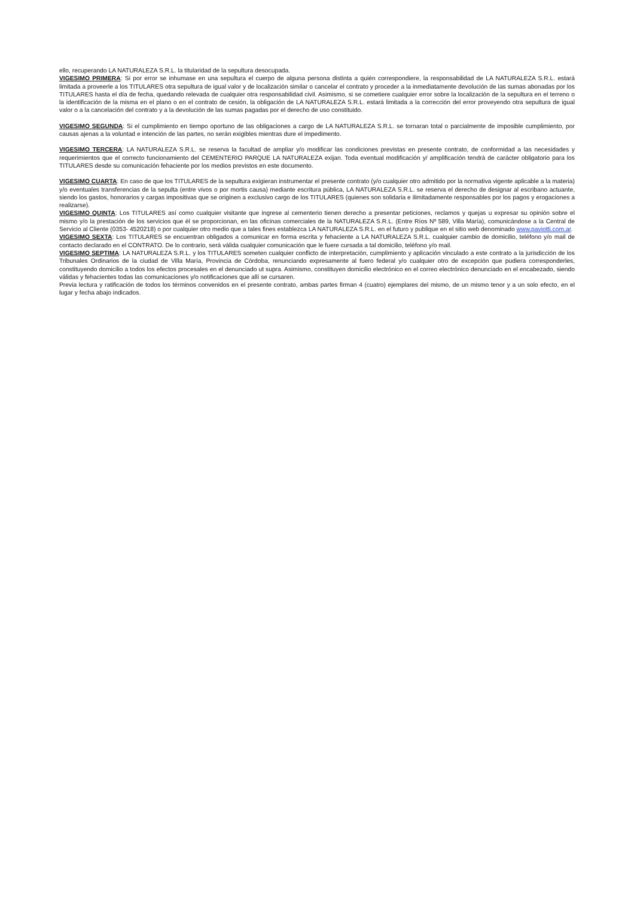ello, recuperando LA NATURALEZA S.R.L. la titularidad de la sepultura desocupada.
VIGESIMO PRIMERA: Si por error se inhumase en una sepultura el cuerpo de alguna persona distinta a quién correspondiere, la responsabilidad de LA NATURALEZA S.R.L. estará limitada a proveerle a los TITULARES otra sepultura de igual valor y de localización similar o cancelar el contrato y proceder a la inmediatamente devolución de las sumas abonadas por los TITULARES hasta el día de fecha, quedando relevada de cualquier otra responsabilidad civil. Asimismo, si se cometiere cualquier error sobre la localización de la sepultura en el terreno o la identificación de la misma en el plano o en el contrato de cesión, la obligación de LA NATURALEZA S.R.L. estará limitada a la corrección del error proveyendo otra sepultura de igual valor o a la cancelación del contrato y a la devolución de las sumas pagadas por el derecho de uso constituido.
VIGESIMO SEGUNDA: Si el cumplimiento en tiempo oportuno de las obligaciones a cargo de LA NATURALEZA S.R.L. se tornaran total o parcialmente de imposible cumplimiento, por causas ajenas a la voluntad e intención de las partes, no serán exigibles mientras dure el impedimento.
VIGESIMO TERCERA: LA NATURALEZA S.R.L. se reserva la facultad de ampliar y/o modificar las condiciones previstas en presente contrato, de conformidad a las necesidades y requerimientos que el correcto funcionamiento del CEMENTERIO PARQUE LA NATURALEZA exijan. Toda eventual modificación y/ amplificación tendrá de carácter obligatorio para los TITULARES desde su comunicación fehaciente por los medios previstos en este documento.
VIGESIMO CUARTA: En caso de que los TITULARES de la sepultura exigieran instrumentar el presente contrato (y/o cualquier otro admitido por la normativa vigente aplicable a la materia) y/o eventuales transferencias de la sepulta (entre vivos o por mortis causa) mediante escritura pública, LA NATURALEZA S.R.L. se reserva el derecho de designar al escribano actuante, siendo los gastos, honorarios y cargas impositivas que se originen a exclusivo cargo de los TITULARES (quienes son solidaria e ilimitadamente responsables por los pagos y erogaciones a realizarse).
VIGESIMO QUINTA: Los TITULARES así como cualquier visitante que ingrese al cementerio tienen derecho a presentar peticiones, reclamos y quejas u expresar su opinión sobre el mismo y/o la prestación de los servicios que él se proporcionan, en las oficinas comerciales de la NATURALEZA S.R.L. (Entre Ríos Nº 589, Villa María), comunicándose a la Central de Servicio al Cliente (0353- 4520218) o por cualquier otro medio que a tales fines establezca LA NATURALEZA S.R.L. en el futuro y publique en el sitio web denominado www.paviotti.com.ar.
VIGESIMO SEXTA: Los TITULARES se encuentran obligados a comunicar en forma escrita y fehaciente a LA NATURALEZA S.R.L. cualquier cambio de domicilio, teléfono y/o mail de contacto declarado en el CONTRATO. De lo contrario, será válida cualquier comunicación que le fuere cursada a tal domicilio, teléfono y/o mail.
VIGESIMO SEPTIMA: LA NATURALEZA S.R.L. y los TITULARES someten cualquier conflicto de interpretación, cumplimiento y aplicación vinculado a este contrato a la jurisdicción de los Tribunales Ordinarios de la ciudad de Villa María, Provincia de Córdoba, renunciando expresamente al fuero federal y/o cualquier otro de excepción que pudiera corresponderles, constituyendo domicilio a todos los efectos procesales en el denunciado ut supra. Asimismo, constituyen domicilio electrónico en el correo electrónico denunciado en el encabezado, siendo válidas y fehacientes todas las comunicaciones y/o notificaciones que allí se cursaren.
Previa lectura y ratificación de todos los términos convenidos en el presente contrato, ambas partes firman 4 (cuatro) ejemplares del mismo, de un mismo tenor y a un solo efecto, en el lugar y fecha abajo indicados.